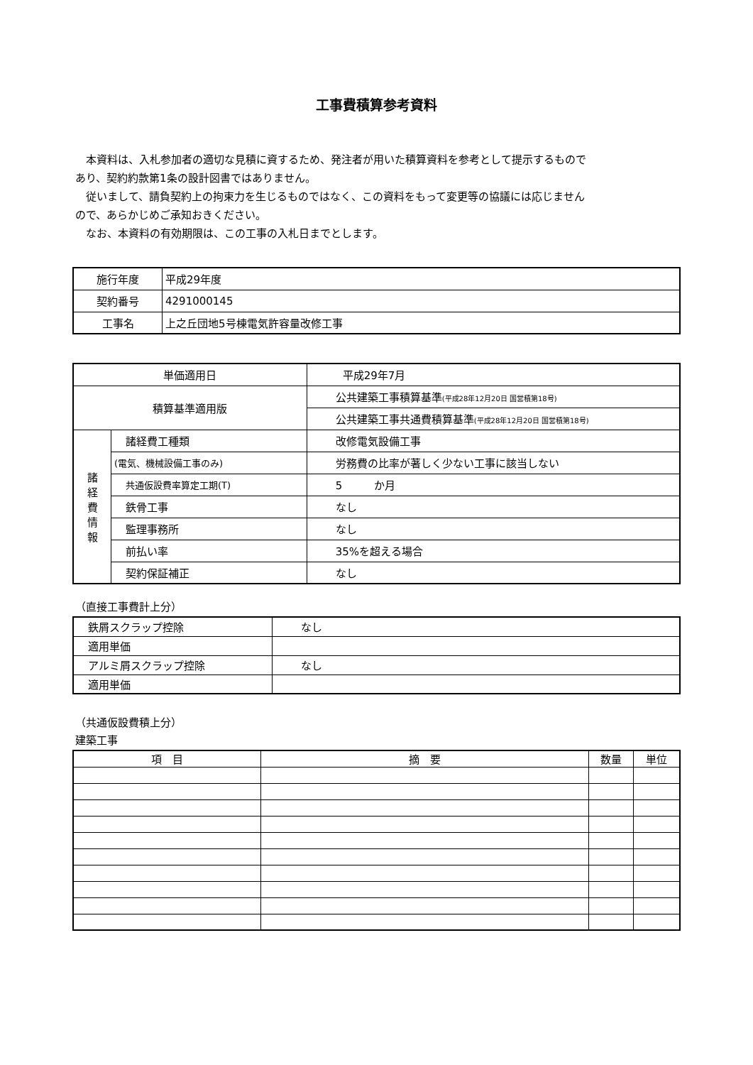工事費積算参考資料
　本資料は、入札参加者の適切な見積に資するため、発注者が用いた積算資料を参考として提示するものであり、契約約款第1条の設計図書ではありません。
　従いまして、請負契約上の拘束力を生じるものではなく、この資料をもって変更等の協議には応じませんので、あらかじめご承知おきください。
　なお、本資料の有効期限は、この工事の入札日までとします。
| 施行年度 | 平成29年度 |
| 契約番号 | 4291000145 |
| 工事名 | 上之丘団地5号棟電気許容量改修工事 |
| 単価適用日 | | 平成29年7月 |
| 積算基準適用版 | | 公共建築工事積算基準 (平成28年12月20日 国営積第18号) |
| | | 公共建築工事共通費積算基準 (平成28年12月20日 国営積第18号) |
| 諸 経 費 情 報 | 諸経費工種類 | 改修電気設備工事 |
| | (電気、機械設備工事のみ) | 労務費の比率が著しく少ない工事に該当しない |
| | 共通仮設費率算定工期(T) | 5 か月 |
| | 鉄骨工事 | なし |
| | 監理事務所 | なし |
| | 前払い率 | 35%を超える場合 |
| | 契約保証補正 | なし |
（直接工事費計上分）
| 鉄屑スクラップ控除 | なし |
| 適用単価 | |
| アルミ屑スクラップ控除 | なし |
| 適用単価 | |
（共通仮設費積上分）
建築工事
| 項 目 | 摘 要 | 数量 | 単位 |
| --- | --- | --- | --- |